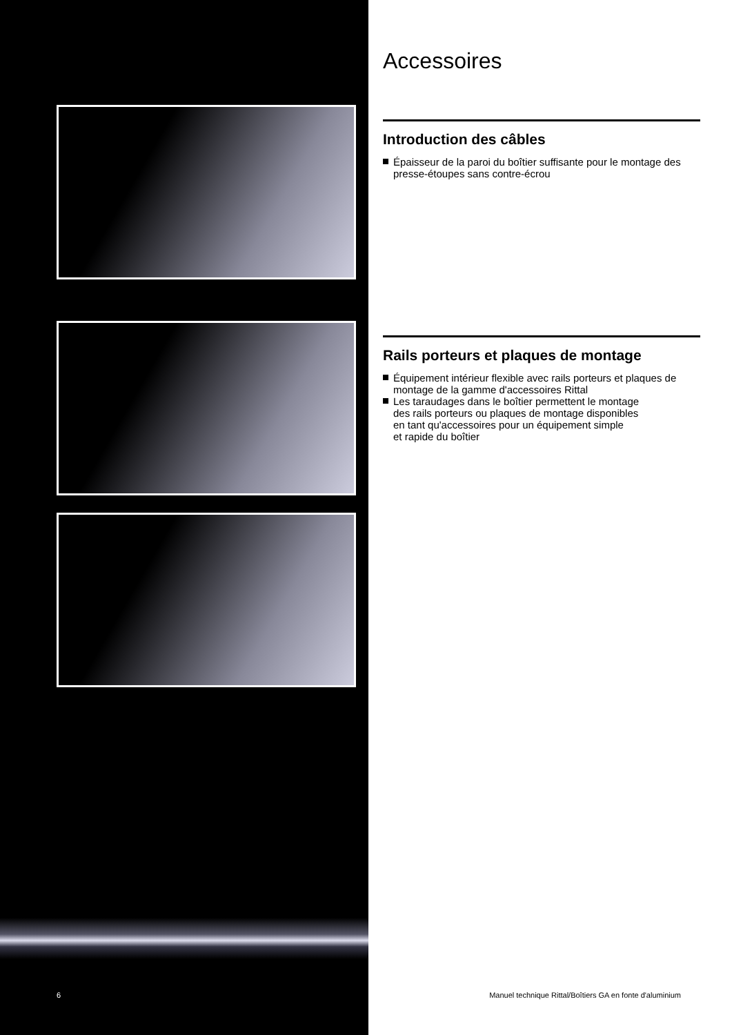Accessoires
Introduction des câbles
Épaisseur de la paroi du boîtier suffisante pour le montage des presse-étoupes sans contre-écrou
Rails porteurs et plaques de montage
Équipement intérieur flexible avec rails porteurs et plaques de montage de la gamme d'accessoires Rittal
Les taraudages dans le boîtier permettent le montage
des rails porteurs ou plaques de montage disponibles
en tant qu'accessoires pour un équipement simple
et rapide du boîtier
6 Manuel technique Rittal/Boîtiers GA en fonte d'aluminium